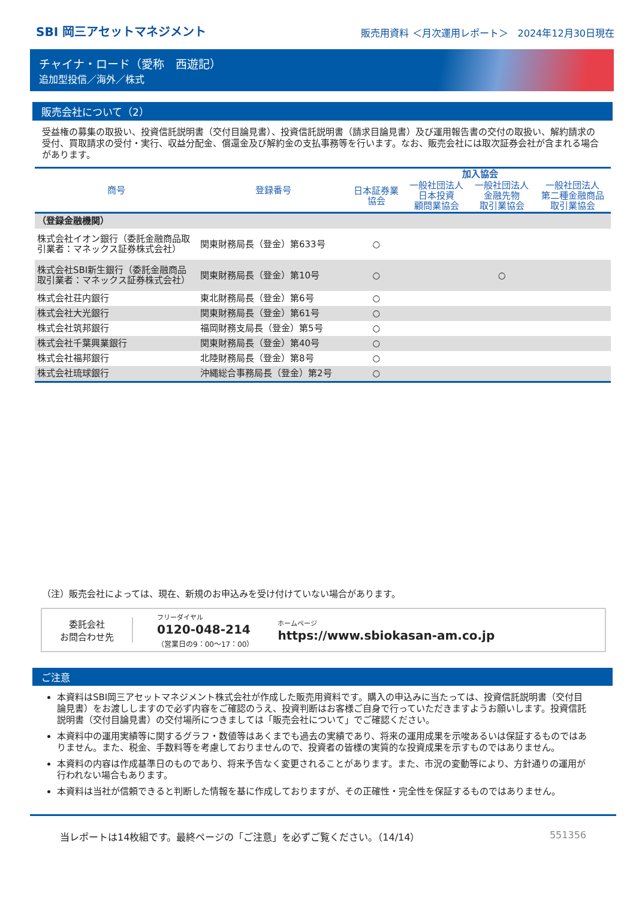SBI 岡三アセットマネジメント
販売用資料 ＜月次運用レポート＞　2024年12月30日現在
チャイナ・ロード（愛称　西遊記）
追加型投信／海外／株式
販売会社について（2）
受益権の募集の取扱い、投資信託説明書（交付目論見書）、投資信託説明書（請求目論見書）及び運用報告書の交付の取扱い、解約請求の受付、買取請求の受付・実行、収益分配金、償還金及び解約金の支払事務等を行います。なお、販売会社には取次証券会社が含まれる場合があります。
| 商号 | 登録番号 | 加入協会 | | | |
| --- | --- | --- | --- | --- | --- |
| | | 日本証券業 協会 | 一般社団法人 日本投資 顧問業協会 | 一般社団法人 金融先物 取引業協会 | 一般社団法人 第二種金融商品 取引業協会 |
| （登録金融機関） | | | | | |
| 株式会社イオン銀行（委託金融商品取引業者：マネックス証券株式会社） | 関東財務局長（登金）第633号 | ○ | | | |
| 株式会社SBI新生銀行（委託金融商品取引業者：マネックス証券株式会社） | 関東財務局長（登金）第10号 | ○ | | ○ | |
| 株式会社荘内銀行 | 東北財務局長（登金）第6号 | ○ | | | |
| 株式会社大光銀行 | 関東財務局長（登金）第61号 | ○ | | | |
| 株式会社筑邦銀行 | 福岡財務支局長（登金）第5号 | ○ | | | |
| 株式会社千葉興業銀行 | 関東財務局長（登金）第40号 | ○ | | | |
| 株式会社福邦銀行 | 北陸財務局長（登金）第8号 | ○ | | | |
| 株式会社琉球銀行 | 沖縄総合事務局長（登金）第2号 | ○ | | | |
（注）販売会社によっては、現在、新規のお申込みを受け付けていない場合があります。
委託会社
お問合わせ先
フリーダイヤル
0120-048-214
（営業日の9：00～17：00）
ホームページ
https://www.sbiokasan-am.co.jp
ご注意
本資料はSBI岡三アセットマネジメント株式会社が作成した販売用資料です。購入の申込みに当たっては、投資信託説明書（交付目論見書）をお渡ししますので必ず内容をご確認のうえ、投資判断はお客様ご自身で行っていただきますようお願いします。投資信託説明書（交付目論見書）の交付場所につきましては「販売会社について」でご確認ください。
本資料中の運用実績等に関するグラフ・数値等はあくまでも過去の実績であり、将来の運用成果を示唆あるいは保証するものではありません。また、税金、手数料等を考慮しておりませんので、投資者の皆様の実質的な投資成果を示すものではありません。
本資料の内容は作成基準日のものであり、将来予告なく変更されることがあります。また、市況の変動等により、方針通りの運用が行われない場合もあります。
本資料は当社が信頼できると判断した情報を基に作成しておりますが、その正確性・完全性を保証するものではありません。
当レポートは14枚組です。最終ページの「ご注意」を必ずご覧ください。（14/14） 551356